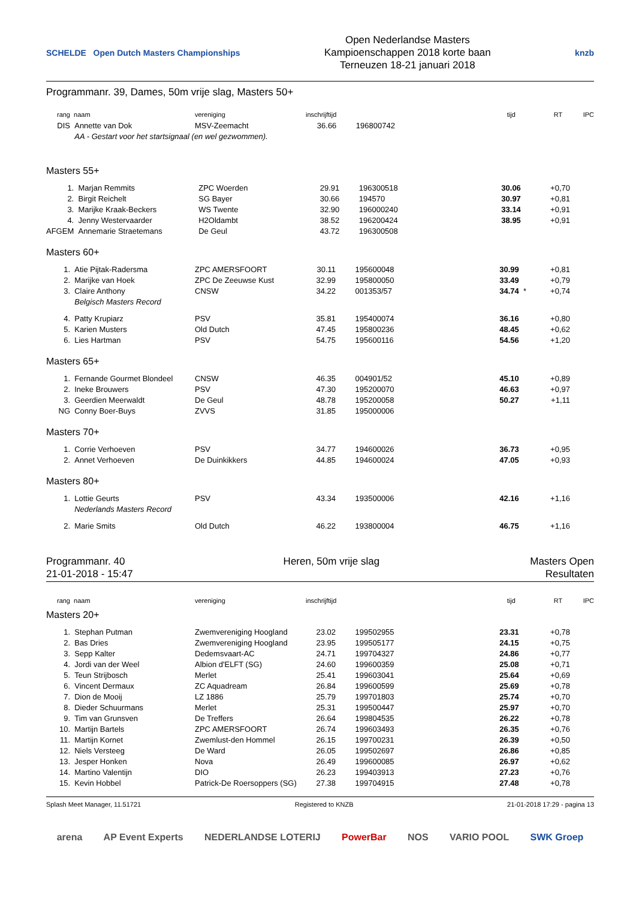SCHELDE Open Dutch Masters Championships
Open Nederlandse Masters
Kampioenschappen 2018 korte baan
Terneuzen 18-21 januari 2018
knzb
Programmanr. 39, Dames, 50m vrije slag, Masters 50+
| rang | naam | vereniging | inschrijftijd | | tijd | | RT | IPC |
| --- | --- | --- | --- | --- | --- | --- | --- | --- |
| DIS | Annette van Dok | MSV-Zeemacht | 36.66 | 196800742 | | | | |
| | AA - Gestart voor het startsignaal (en wel gezwommen). | | | | | | | |
Masters 55+
| 1. | Marjan Remmits | ZPC Woerden | 29.91 | 196300518 | 30.06 | | +0,70 | |
| 2. | Birgit Reichelt | SG Bayer | 30.66 | 194570 | 30.97 | | +0,81 | |
| 3. | Marijke Kraak-Beckers | WS Twente | 32.90 | 196000240 | 33.14 | | +0,91 | |
| 4. | Jenny Westervaarder | H2Oldambt | 38.52 | 196200424 | 38.95 | | +0,91 | |
| AFGEM | Annemarie Straetemans | De Geul | 43.72 | 196300508 | | | | |
Masters 60+
| 1. | Atie Pijtak-Radersma | ZPC AMERSFOORT | 30.11 | 195600048 | 30.99 | | +0,81 | |
| 2. | Marijke van Hoek | ZPC De Zeeuwse Kust | 32.99 | 195800050 | 33.49 | | +0,79 | |
| 3. | Claire Anthony | CNSW | 34.22 | 001353/57 | 34.74 | * | +0,74 | |
| | Belgisch Masters Record | | | | | | | |
| 4. | Patty Krupiarz | PSV | 35.81 | 195400074 | 36.16 | | +0,80 | |
| 5. | Karien Musters | Old Dutch | 47.45 | 195800236 | 48.45 | | +0,62 | |
| 6. | Lies Hartman | PSV | 54.75 | 195600116 | 54.56 | | +1,20 | |
Masters 65+
| 1. | Fernande Gourmet Blondeel | CNSW | 46.35 | 004901/52 | 45.10 | | +0,89 | |
| 2. | Ineke Brouwers | PSV | 47.30 | 195200070 | 46.63 | | +0,97 | |
| 3. | Geerdien Meerwaldt | De Geul | 48.78 | 195200058 | 50.27 | | +1,11 | |
| NG | Conny Boer-Buys | ZVVS | 31.85 | 195000006 | | | | |
Masters 70+
| 1. | Corrie Verhoeven | PSV | 34.77 | 194600026 | 36.73 | | +0,95 | |
| 2. | Annet Verhoeven | De Duinkikkers | 44.85 | 194600024 | 47.05 | | +0,93 | |
Masters 80+
| 1. | Lottie Geurts | PSV | 43.34 | 193500006 | 42.16 | | +1,16 | |
| | Nederlands Masters Record | | | | | | | |
| 2. | Marie Smits | Old Dutch | 46.22 | 193800004 | 46.75 | | +1,16 | |
Programmanr. 40
21-01-2018 - 15:47
Heren, 50m vrije slag Masters Open
Resultaten
| rang | naam | vereniging | inschrijftijd | | tijd | | RT | IPC |
| --- | --- | --- | --- | --- | --- | --- | --- | --- |
Masters 20+
| 1. | Stephan Putman | Zwemvereniging Hoogland | 23.02 | 199502955 | 23.31 | | +0,78 | |
| 2. | Bas Dries | Zwemvereniging Hoogland | 23.95 | 199505177 | 24.15 | | +0,75 | |
| 3. | Sepp Kalter | Dedemsvaart-AC | 24.71 | 199704327 | 24.86 | | +0,77 | |
| 4. | Jordi van der Weel | Albion d'ELFT (SG) | 24.60 | 199600359 | 25.08 | | +0,71 | |
| 5. | Teun Strijbosch | Merlet | 25.41 | 199603041 | 25.64 | | +0,69 | |
| 6. | Vincent Dermaux | ZC Aquadream | 26.84 | 199600599 | 25.69 | | +0,78 | |
| 7. | Dion de Mooij | LZ 1886 | 25.79 | 199701803 | 25.74 | | +0,70 | |
| 8. | Dieder Schuurmans | Merlet | 25.31 | 199500447 | 25.97 | | +0,70 | |
| 9. | Tim van Grunsven | De Treffers | 26.64 | 199804535 | 26.22 | | +0,78 | |
| 10. | Martijn Bartels | ZPC AMERSFOORT | 26.74 | 199603493 | 26.35 | | +0,76 | |
| 11. | Martijn Kornet | Zwemlust-den Hommel | 26.15 | 199700231 | 26.39 | | +0,50 | |
| 12. | Niels Versteeg | De Ward | 26.05 | 199502697 | 26.86 | | +0,85 | |
| 13. | Jesper Honken | Nova | 26.49 | 199600085 | 26.97 | | +0,62 | |
| 14. | Martino Valentijn | DIO | 26.23 | 199403913 | 27.23 | | +0,76 | |
| 15. | Kevin Hobbel | Patrick-De Roersoppers (SG) | 27.38 | 199704915 | 27.48 | | +0,78 | |
Splash Meet Manager, 11.51721 Registered to KNZB 21-01-2018 17:29 - pagina 13
arena AP Event Experts NEDERLANDSE LOTERIJ PowerBar NOS VARIO POOL SWK Groep